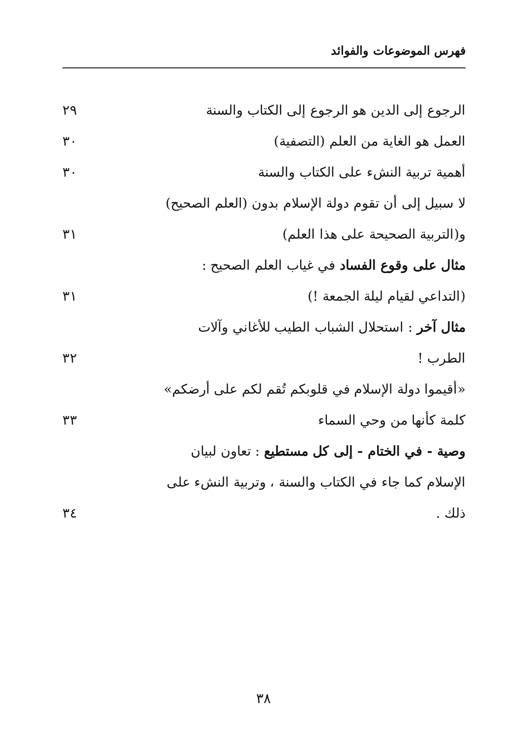فهرس الموضوعات والفوائد
الرجوع إلى الدين هو الرجوع إلى الكتاب والسنة ٢٩
العمل هو الغاية من العلم (التصفية) ٣٠
أهمية تربية النشء على الكتاب والسنة ٣٠
لا سبيل إلى أن تقوم دولة الإسلام بدون (العلم الصحيح)
و(التربية الصحيحة على هذا العلم) ٣١
مثال على وقوع الفساد في غياب العلم الصحيح :
(التداعي لقيام ليلة الجمعة !) ٣١
مثال آخر : استحلال الشباب الطيب للأغاني وآلات
الطرب ! ٣٢
«أقيموا دولة الإسلام في قلوبكم تُقم لكم على أرضكم»
كلمة كأنها من وحي السماء ٣٣
وصية - في الختام - إلى كل مستطيع : تعاون لبيان
الإسلام كما جاء في الكتاب والسنة ، وتربية النشء على
ذلك . ٣٤
٣٨